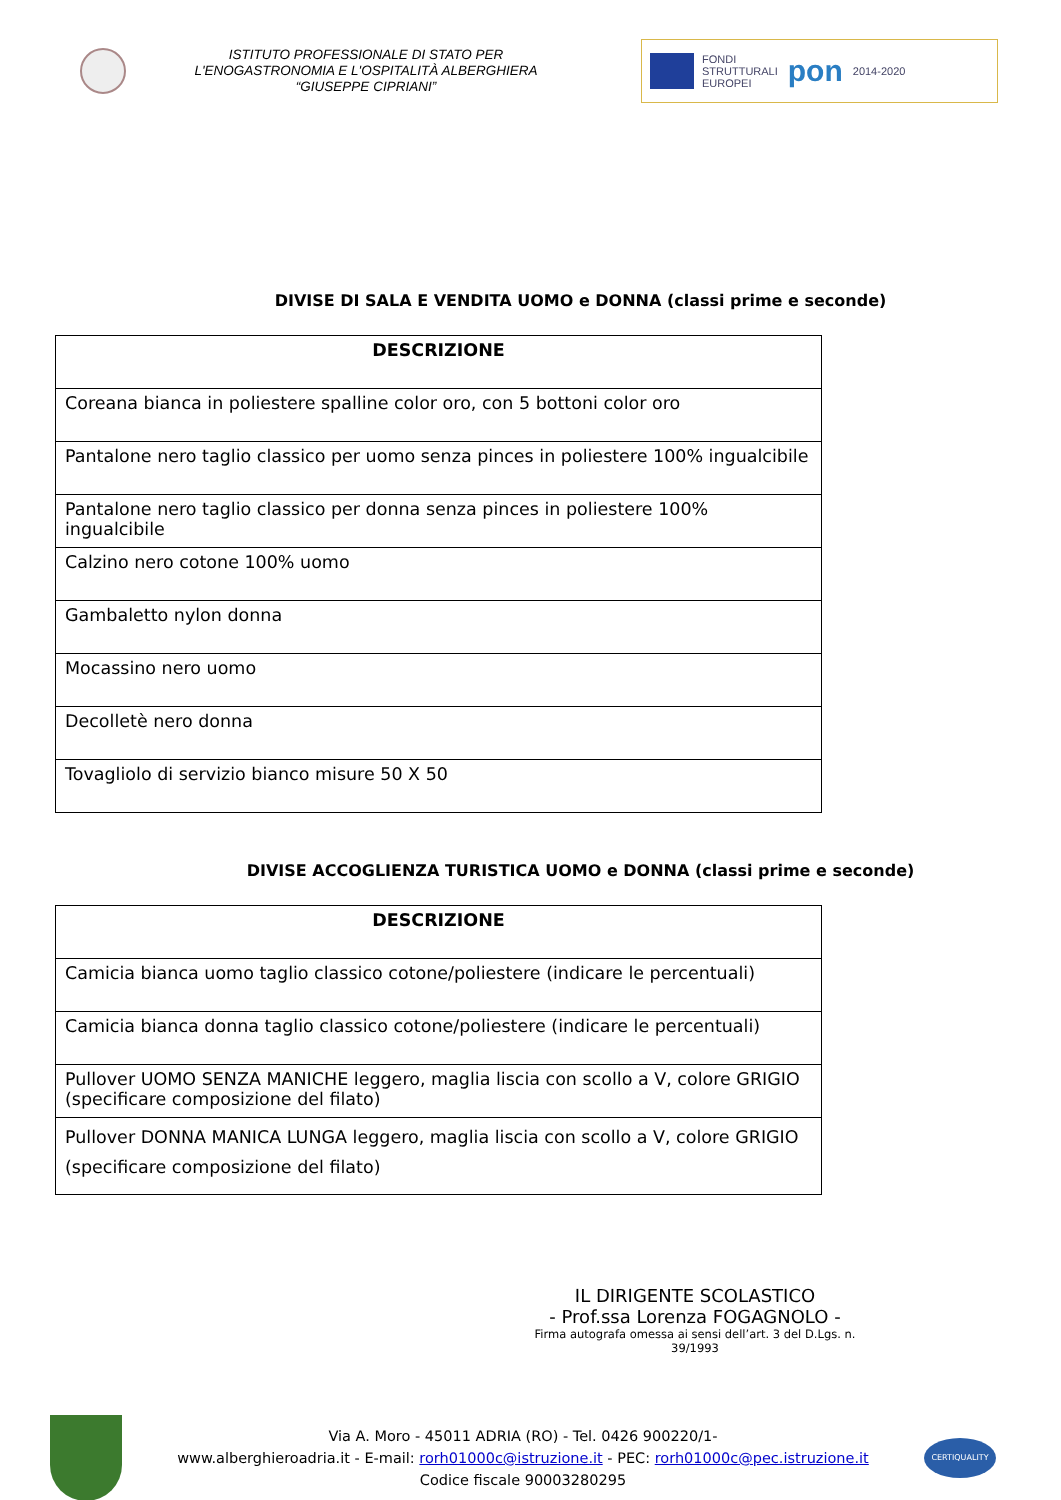ISTITUTO PROFESSIONALE DI STATO PER
L'ENOGASTRONOMIA E L'OSPITALITÀ ALBERGHIERA
“GIUSEPPE CIPRIANI”
FONDI
STRUTTURALI
EUROPEI pon 2014-2020
DIVISE DI SALA E VENDITA UOMO e DONNA (classi prime e seconde)
| DESCRIZIONE |
| --- |
| Coreana bianca in poliestere spalline color oro, con 5 bottoni color oro |
| Pantalone nero taglio classico per uomo senza pinces in poliestere 100% ingualcibile |
| Pantalone nero taglio classico per donna senza pinces in poliestere 100% ingualcibile |
| Calzino nero cotone 100% uomo |
| Gambaletto nylon donna |
| Mocassino nero uomo |
| Decolletè nero donna |
| Tovagliolo di servizio bianco misure 50 X 50 |
DIVISE ACCOGLIENZA TURISTICA UOMO e DONNA (classi prime e seconde)
| DESCRIZIONE |
| --- |
| Camicia bianca uomo taglio classico cotone/poliestere (indicare le percentuali) |
| Camicia bianca donna taglio classico cotone/poliestere (indicare le percentuali) |
| Pullover UOMO SENZA MANICHE leggero, maglia liscia con scollo a V, colore GRIGIO (specificare composizione del filato) |
| Pullover DONNA MANICA LUNGA leggero, maglia liscia con scollo a V, colore GRIGIO (specificare composizione del filato) |
IL DIRIGENTE SCOLASTICO
- Prof.ssa Lorenza FOGAGNOLO -
Firma autografa omessa ai sensi dell’art. 3 del D.Lgs. n. 39/1993
Via A. Moro - 45011 ADRIA (RO) - Tel. 0426 900220/1-
www.alberghieroadria.it - E-mail: rorh01000c@istruzione.it - PEC: rorh01000c@pec.istruzione.it
Codice fiscale 90003280295
CERTIQUALITY